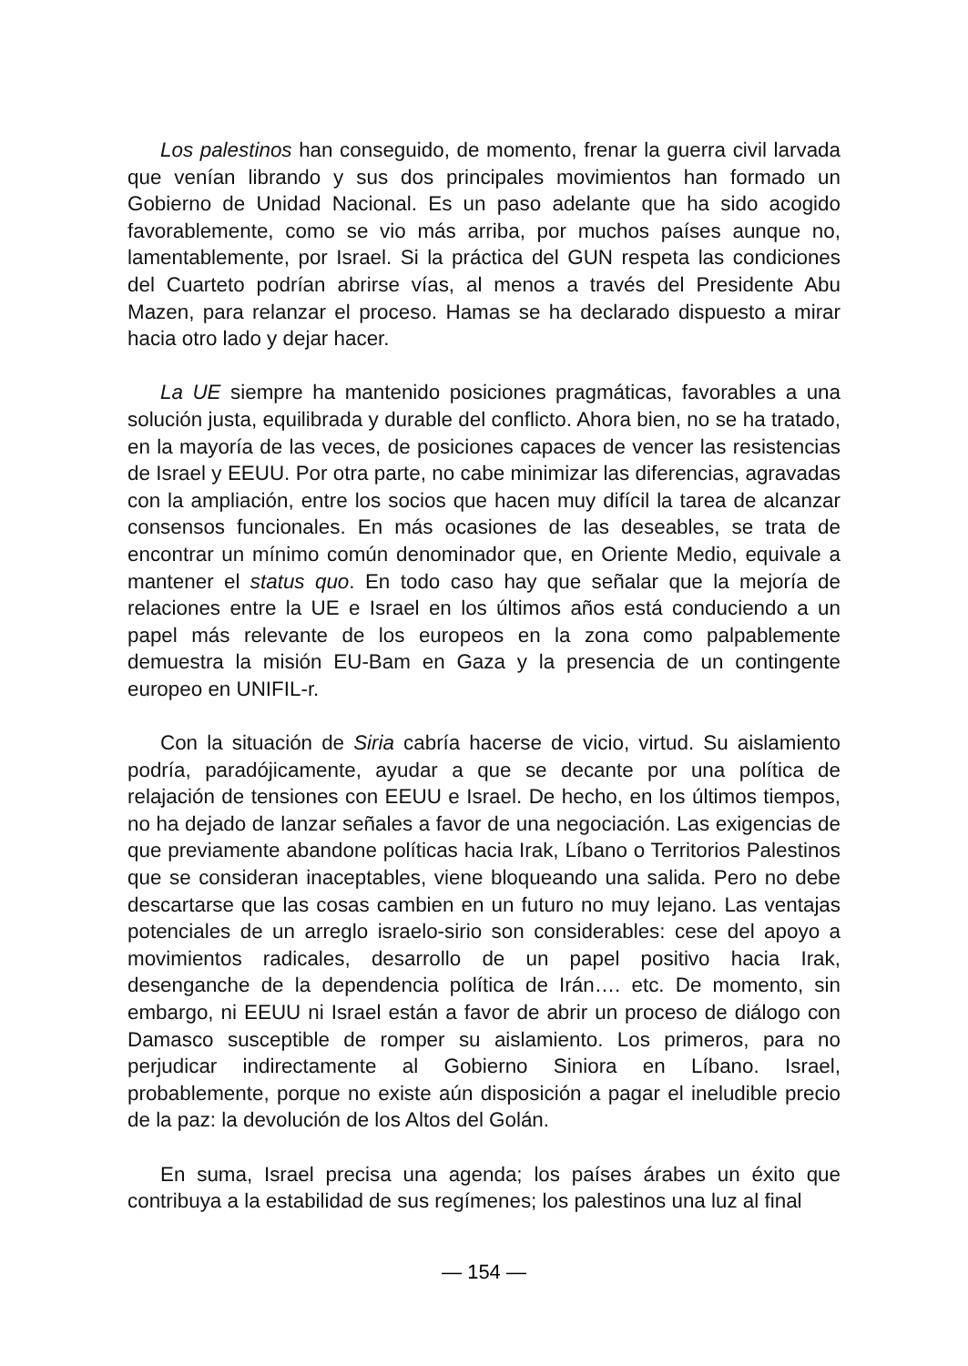Los palestinos han conseguido, de momento, frenar la guerra civil larvada que venían librando y sus dos principales movimientos han formado un Gobierno de Unidad Nacional. Es un paso adelante que ha sido acogido favorablemente, como se vio más arriba, por muchos países aunque no, lamentablemente, por Israel. Si la práctica del GUN respeta las condiciones del Cuarteto podrían abrirse vías, al menos a través del Presidente Abu Mazen, para relanzar el proceso. Hamas se ha declarado dispuesto a mirar hacia otro lado y dejar hacer.
La UE siempre ha mantenido posiciones pragmáticas, favorables a una solución justa, equilibrada y durable del conflicto. Ahora bien, no se ha tratado, en la mayoría de las veces, de posiciones capaces de vencer las resistencias de Israel y EEUU. Por otra parte, no cabe minimizar las diferencias, agravadas con la ampliación, entre los socios que hacen muy difícil la tarea de alcanzar consensos funcionales. En más ocasiones de las deseables, se trata de encontrar un mínimo común denominador que, en Oriente Medio, equivale a mantener el status quo. En todo caso hay que señalar que la mejoría de relaciones entre la UE e Israel en los últimos años está conduciendo a un papel más relevante de los europeos en la zona como palpablemente demuestra la misión EU-Bam en Gaza y la presencia de un contingente europeo en UNIFIL-r.
Con la situación de Siria cabría hacerse de vicio, virtud. Su aislamiento podría, paradójicamente, ayudar a que se decante por una política de relajación de tensiones con EEUU e Israel. De hecho, en los últimos tiempos, no ha dejado de lanzar señales a favor de una negociación. Las exigencias de que previamente abandone políticas hacia Irak, Líbano o Territorios Palestinos que se consideran inaceptables, viene bloqueando una salida. Pero no debe descartarse que las cosas cambien en un futuro no muy lejano. Las ventajas potenciales de un arreglo israelo-sirio son considerables: cese del apoyo a movimientos radicales, desarrollo de un papel positivo hacia Irak, desenganche de la dependencia política de Irán…. etc. De momento, sin embargo, ni EEUU ni Israel están a favor de abrir un proceso de diálogo con Damasco susceptible de romper su aislamiento. Los primeros, para no perjudicar indirectamente al Gobierno Siniora en Líbano. Israel, probablemente, porque no existe aún disposición a pagar el ineludible precio de la paz: la devolución de los Altos del Golán.
En suma, Israel precisa una agenda; los países árabes un éxito que contribuya a la estabilidad de sus regímenes; los palestinos una luz al final
— 154 —